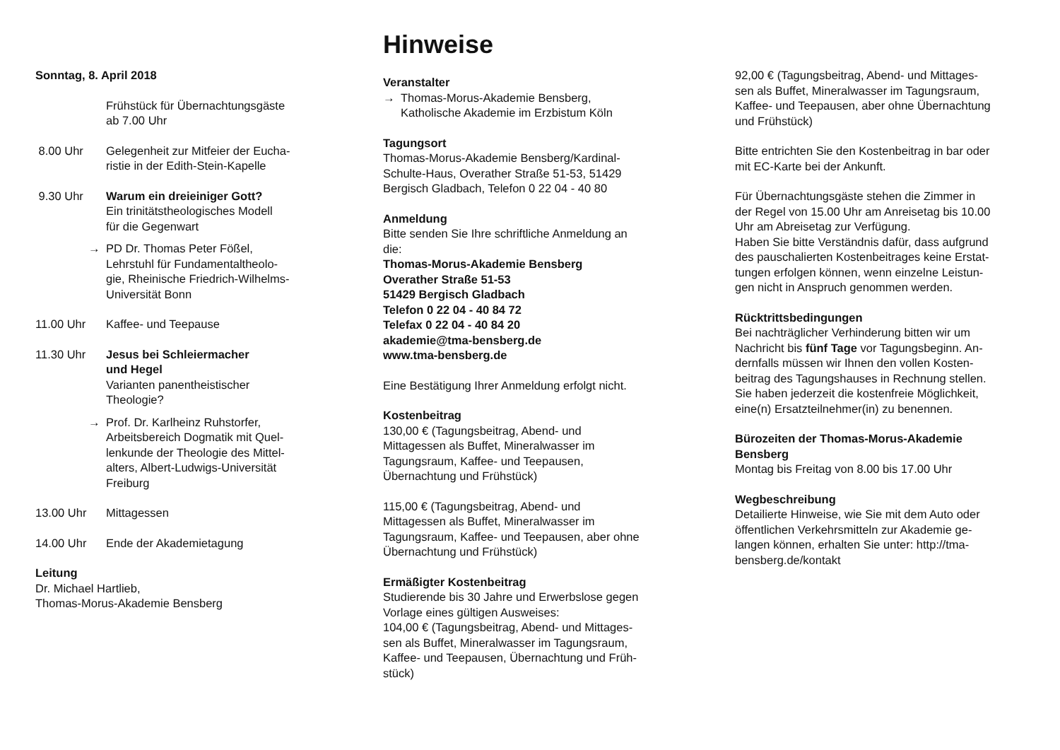Sonntag, 8. April 2018
Frühstück für Übernachtungsgäste
ab 7.00 Uhr
8.00 Uhr Gelegenheit zur Mitfeier der Eucha-
ristie in der Edith-Stein-Kapelle
9.30 Uhr Warum ein dreieiniger Gott?
Ein trinitätstheologisches Modell
für die Gegenwart
→ PD Dr. Thomas Peter Fößel,
Lehrstuhl für Fundamentaltheolo-
gie, Rheinische Friedrich-Wilhelms-
Universität Bonn
11.00 Uhr Kaffee- und Teepause
11.30 Uhr Jesus bei Schleiermacher
und Hegel
Varianten panentheistischer
Theologie?
→ Prof. Dr. Karlheinz Ruhstorfer,
Arbeitsbereich Dogmatik mit Quel-
lenkunde der Theologie des Mittel-
alters, Albert-Ludwigs-Universität
Freiburg
13.00 Uhr Mittagessen
14.00 Uhr Ende der Akademietagung
Leitung
Dr. Michael Hartlieb,
Thomas-Morus-Akademie Bensberg
Hinweise
Veranstalter
→ Thomas-Morus-Akademie Bensberg,
Katholische Akademie im Erzbistum Köln
Tagungsort
Thomas-Morus-Akademie Bensberg/Kardinal-
Schulte-Haus, Overather Straße 51-53, 51429
Bergisch Gladbach, Telefon 0 22 04 - 40 80
Anmeldung
Bitte senden Sie Ihre schriftliche Anmeldung an
die:
Thomas-Morus-Akademie Bensberg
Overather Straße 51-53
51429 Bergisch Gladbach
Telefon 0 22 04 - 40 84 72
Telefax 0 22 04 - 40 84 20
akademie@tma-bensberg.de
www.tma-bensberg.de
Eine Bestätigung Ihrer Anmeldung erfolgt nicht.
Kostenbeitrag
130,00 € (Tagungsbeitrag, Abend- und
Mittagessen als Buffet, Mineralwasser im
Tagungsraum, Kaffee- und Teepausen,
Übernachtung und Frühstück)
115,00 € (Tagungsbeitrag, Abend- und
Mittagessen als Buffet, Mineralwasser im
Tagungsraum, Kaffee- und Teepausen, aber ohne
Übernachtung und Frühstück)
Ermäßigter Kostenbeitrag
Studierende bis 30 Jahre und Erwerbslose gegen
Vorlage eines gültigen Ausweises:
104,00 € (Tagungsbeitrag, Abend- und Mittages-
sen als Buffet, Mineralwasser im Tagungsraum,
Kaffee- und Teepausen, Übernachtung und Früh-
stück)
92,00 € (Tagungsbeitrag, Abend- und Mittages-
sen als Buffet, Mineralwasser im Tagungsraum,
Kaffee- und Teepausen, aber ohne Übernachtung
und Frühstück)
Bitte entrichten Sie den Kostenbeitrag in bar oder
mit EC-Karte bei der Ankunft.
Für Übernachtungsgäste stehen die Zimmer in
der Regel von 15.00 Uhr am Anreisetag bis 10.00
Uhr am Abreisetag zur Verfügung.
Haben Sie bitte Verständnis dafür, dass aufgrund
des pauschalierten Kostenbeitrages keine Erstat-
tungen erfolgen können, wenn einzelne Leistun-
gen nicht in Anspruch genommen werden.
Rücktrittsbedingungen
Bei nachträglicher Verhinderung bitten wir um
Nachricht bis fünf Tage vor Tagungsbeginn. An-
dernfalls müssen wir Ihnen den vollen Kosten-
beitrag des Tagungshauses in Rechnung stellen.
Sie haben jederzeit die kostenfreie Möglichkeit,
eine(n) Ersatzteilnehmer(in) zu benennen.
Bürozeiten der Thomas-Morus-Akademie
Bensberg
Montag bis Freitag von 8.00 bis 17.00 Uhr
Wegbeschreibung
Detailierte Hinweise, wie Sie mit dem Auto oder
öffentlichen Verkehrsmitteln zur Akademie ge-
langen können, erhalten Sie unter: http://tma-
bensberg.de/kontakt